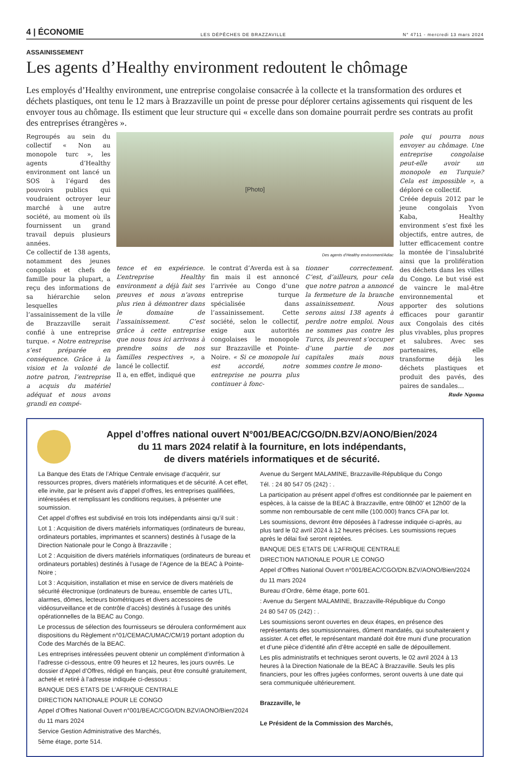4 | ÉCONOMIE LES DÉPÊCHES DE BRAZZAVILLE N° 4711 - mercredi 13 mars 2024
ASSAINISSEMENT
Les agents d’Healthy environment redoutent le chômage
Les employés d’Healthy environment, une entreprise congolaise consacrée à la collecte et la transformation des ordures et déchets plastiques, ont tenu le 12 mars à Brazzaville un point de presse pour déplorer certains agissements qui risquent de les envoyer tous au chômage. Ils estiment que leur structure qui « excelle dans son domaine pourrait perdre ses contrats au profit des entreprises étrangères ».
Regroupés au sein du collectif « Non au monopole turc », les agents d’Healthy environment ont lancé un SOS à l’égard des pouvoirs publics qui voudraient octroyer leur marché à une autre société, au moment où ils fournissent un grand travail depuis plusieurs années.
Ce collectif de 138 agents, notamment des jeunes congolais et chefs de famille pour la plupart, a reçu des informations de sa hiérarchie selon lesquelles l’assainissement de la ville de Brazzaville serait confié à une entreprise turque. « Notre entreprise s’est préparée en conséquence. Grâce à la vision et la volonté de notre patron, l’entreprise a acquis du matériel adéquat et nous avons grandi en compé-
[Photo]
Des agents d’Healthy environment/Adiac
tence et en expérience. L’entreprise Healthy environment a déjà fait ses preuves et nous n’avons plus rien à démontrer dans le domaine de l’assainissement. C’est grâce à cette entreprise que nous tous ici arrivons à prendre soins de nos familles respectives », a lancé le collectif.
Il a, en effet, indiqué que
le contrat d’Averda est à sa fin mais il est annoncé l’arrivée au Congo d’une entreprise turque spécialisée dans l’assainissement. Cette société, selon le collectif, exige aux autorités congolaises le monopole sur Brazzaville et Pointe-Noire. « Si ce monopole lui est accordé, notre entreprise ne pourra plus continuer à fonc-
tionner correctement. C’est, d’ailleurs, pour cela que notre patron a annoncé la fermeture de la branche assainissement. Nous serons ainsi 138 agents à perdre notre emploi. Nous ne sommes pas contre les Turcs, ils peuvent s’occuper d’une partie de nos capitales mais nous sommes contre le mono-
pole qui pourra nous envoyer au chômage. Une entreprise congolaise peut-elle avoir un monopole en Turquie? Cela est impossible », a déploré ce collectif.
Créée depuis 2012 par le jeune congolais Yvon Kaba, Healthy environment s’est fixé les objectifs, entre autres, de lutter efficacement contre la montée de l’insalubrité ainsi que la prolifération des déchets dans les villes du Congo. Le but visé est de vaincre le mal-être environnemental et apporter des solutions efficaces pour garantir aux Congolais des cités plus vivables, plus propres et salubres. Avec ses partenaires, elle transforme déjà les déchets plastiques et produit des pavés, des paires de sandales…
Rude Ngoma
Appel d’offres national ouvert N°001/BEAC/CGO/DN.BZV/AONO/Bien/2024
du 11 mars 2024 relatif à la fourniture, en lots indépendants,
de divers matériels informatiques et de sécurité.
La Banque des Etats de l’Afrique Centrale envisage d’acquérir, sur ressources propres, divers matériels informatiques et de sécurité. A cet effet, elle invite, par le présent avis d’appel d’offres, les entreprises qualifiées, intéressées et remplissant les conditions requises, à présenter une soumission.
Cet appel d’offres est subdivisé en trois lots indépendants ainsi qu’il suit :
Lot 1 : Acquisition de divers matériels informatiques (ordinateurs de bureau, ordinateurs portables, imprimantes et scanners) destinés à l’usage de la Direction Nationale pour le Congo à Brazzaville ;
Lot 2 : Acquisition de divers matériels informatiques (ordinateurs de bureau et ordinateurs portables) destinés à l’usage de l’Agence de la BEAC à Pointe-Noire ;
Lot 3 : Acquisition, installation et mise en service de divers matériels de sécurité électronique (ordinateurs de bureau, ensemble de cartes UTL, alarmes, dômes, lecteurs biométriques et divers accessoires de vidéosurveillance et de contrôle d’accès) destinés à l’usage des unités opérationnelles de la BEAC au Congo.
Le processus de sélection des fournisseurs se déroulera conformément aux dispositions du Règlement n°01/CEMAC/UMAC/CM/19 portant adoption du Code des Marchés de la BEAC.
Les entreprises intéressées peuvent obtenir un complément d’information à l’adresse ci-dessous, entre 09 heures et 12 heures, les jours ouvrés. Le dossier d’Appel d’Offres, rédigé en français, peut être consulté gratuitement, acheté et retiré à l’adresse indiquée ci-dessous :
BANQUE DES ETATS DE L’AFRIQUE CENTRALE
DIRECTION NATIONALE POUR LE CONGO
Appel d’Offres National Ouvert n°001/BEAC/CGO/DN.BZV/AONO/Bien/2024
du 11 mars 2024
Service Gestion Administrative des Marchés,
5ème étage, porte 514.
Avenue du Sergent MALAMINE, Brazzaville-République du Congo
Tél. : 24 80 547 05 (242) : .
La participation au présent appel d’offres est conditionnée par le paiement en espèces, à la caisse de la BEAC à Brazzaville, entre 08h00’ et 12h00’ de la somme non remboursable de cent mille (100.000) francs CFA par lot.
Les soumissions, devront être déposées à l’adresse indiquée ci-après, au plus tard le 02 avril 2024 à 12 heures précises. Les soumissions reçues après le délai fixé seront rejetées.
BANQUE DES ETATS DE L’AFRIQUE CENTRALE
DIRECTION NATIONALE POUR LE CONGO
Appel d’Offres National Ouvert n°001/BEAC/CGO/DN.BZV/AONO/Bien/2024
du 11 mars 2024
Bureau d’Ordre, 6ème étage, porte 601.
: Avenue du Sergent MALAMINE, Brazzaville-République du Congo
24 80 547 05 (242) : .
Les soumissions seront ouvertes en deux étapes, en présence des représentants des soumissionnaires, dûment mandatés, qui souhaiteraient y assister. A cet effet, le représentant mandaté doit être muni d’une procuration et d’une pièce d’identité afin d’être accepté en salle de dépouillement.
Les plis administratifs et techniques seront ouverts, le 02 avril 2024 à 13 heures à la Direction Nationale de la BEAC à Brazzaville. Seuls les plis financiers, pour les offres jugées conformes, seront ouverts à une date qui sera communiquée ultérieurement.
Brazzaville, le
Le Président de la Commission des Marchés,